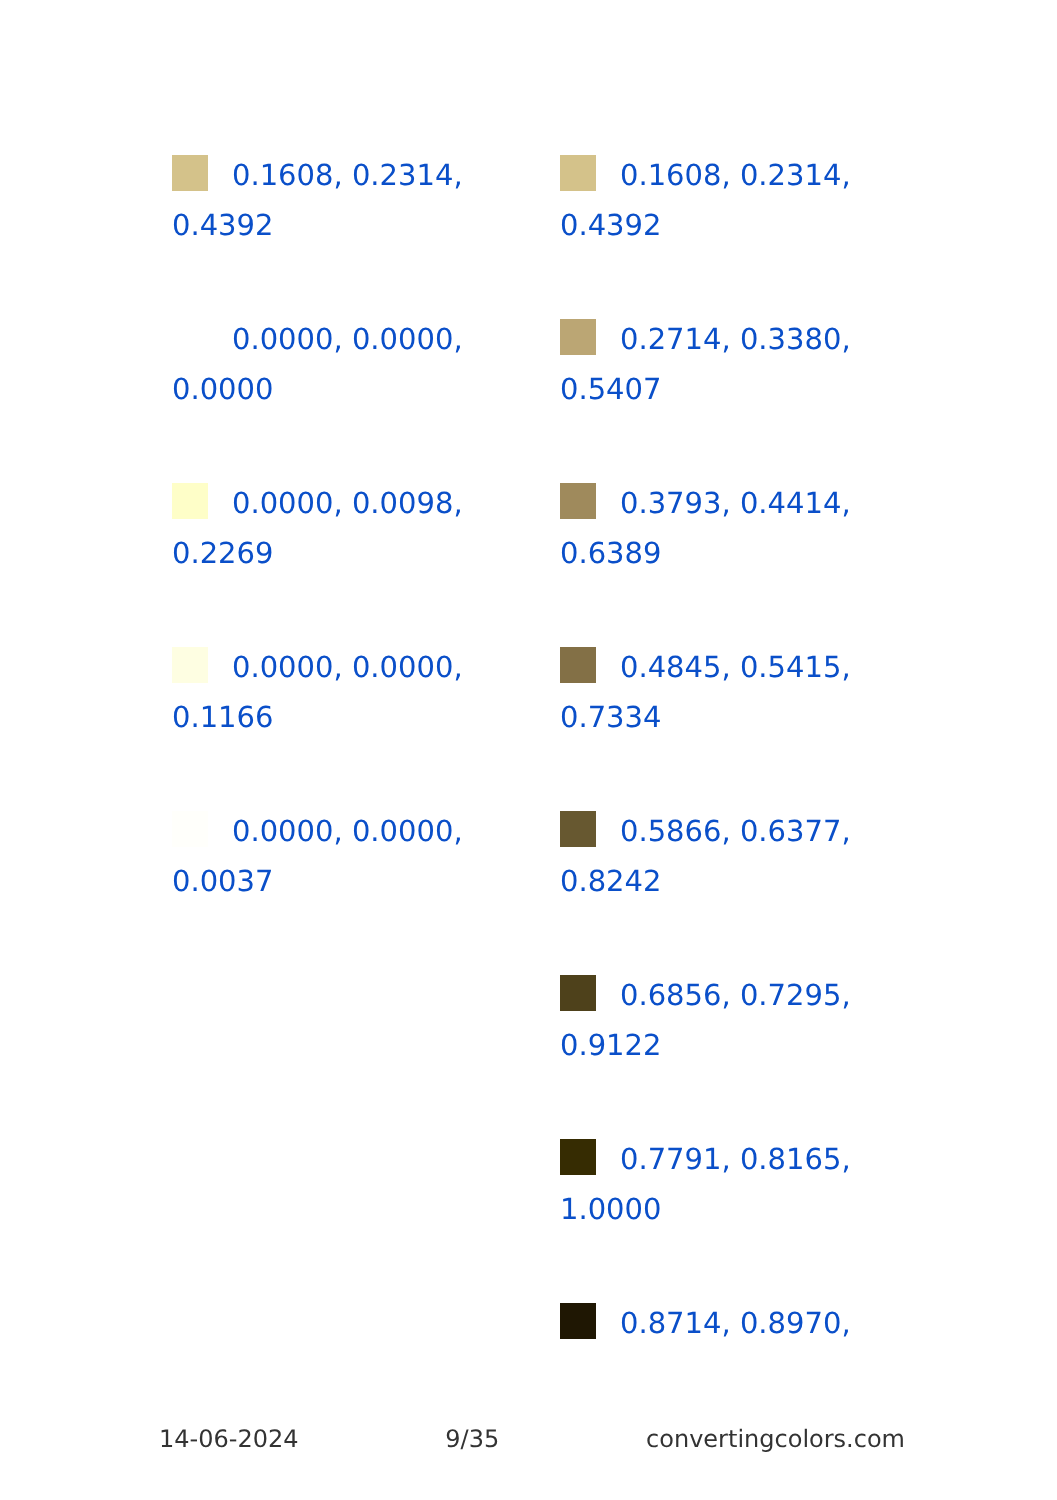0.1608, 0.2314, 0.4392
0.0000, 0.0000, 0.0000
0.0000, 0.0098, 0.2269
0.0000, 0.0000, 0.1166
0.0000, 0.0000, 0.0037
0.1608, 0.2314, 0.4392
0.2714, 0.3380, 0.5407
0.3793, 0.4414, 0.6389
0.4845, 0.5415, 0.7334
0.5866, 0.6377, 0.8242
0.6856, 0.7295, 0.9122
0.7791, 0.8165, 1.0000
0.8714, 0.8970,
14-06-2024 9/35 convertingcolors.com